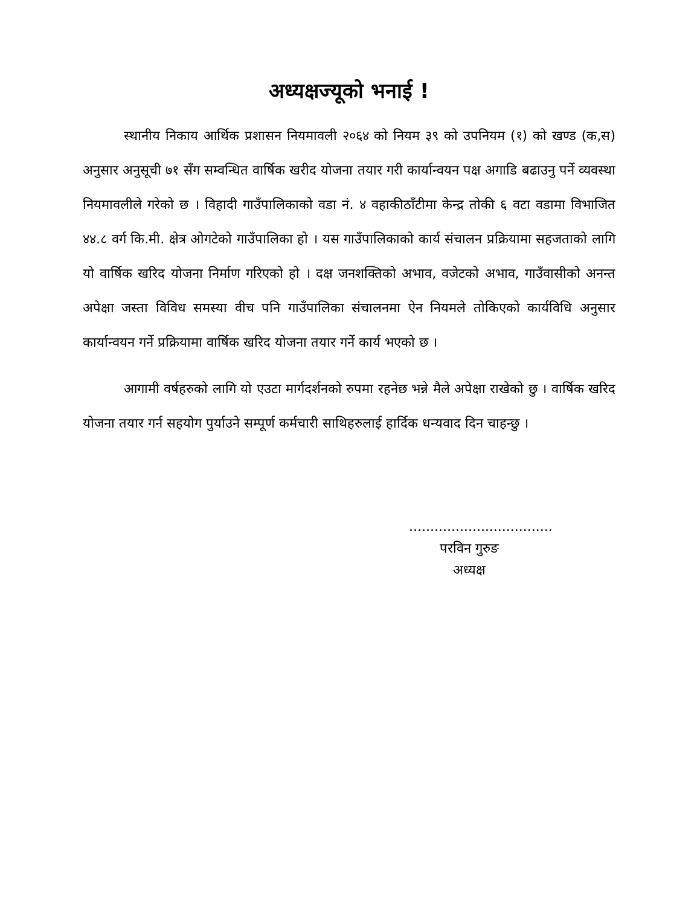अध्यक्षज्यूको भनाई !
स्थानीय निकाय आर्थिक प्रशासन नियमावली २०६४ को नियम ३९ को उपनियम (१) को खण्ड (क,स) अनुसार अनुसूची ७१ सँग सम्वन्धित वार्षिक खरीद योजना तयार गरी कार्यान्वयन पक्ष अगाडि बढाउनु पर्ने व्यवस्था नियमावलीले गरेको छ । विहादी गाउँपालिकाको वडा नं. ४ वहाकीठाँटीमा केन्द्र तोकी ६ वटा वडामा विभाजित ४४.८ वर्ग कि.मी. क्षेत्र ओगटेको गाउँपालिका हो । यस गाउँपालिकाको कार्य संचालन प्रक्रियामा सहजताको लागि यो वार्षिक खरिद योजना निर्माण गरिएको हो । दक्ष जनशक्तिको अभाव, वजेटको अभाव, गाउँवासीको अनन्त अपेक्षा जस्ता विविध समस्या वीच पनि गाउँपालिका संचालनमा ऐन नियमले तोकिएको कार्यविधि अनुसार कार्यान्वयन गर्ने प्रक्रियामा वार्षिक खरिद योजना तयार गर्ने कार्य भएको छ ।
आगामी वर्षहरुको लागि यो एउटा मार्गदर्शनको रुपमा रहनेछ भन्ने मैले अपेक्षा राखेको छु । वार्षिक खरिद योजना तयार गर्न सहयोग पुर्याउने सम्पूर्ण कर्मचारी साथिहरुलाई हार्दिक धन्यवाद दिन चाहन्छु ।
..................................
परविन गुरुङ
अध्यक्ष